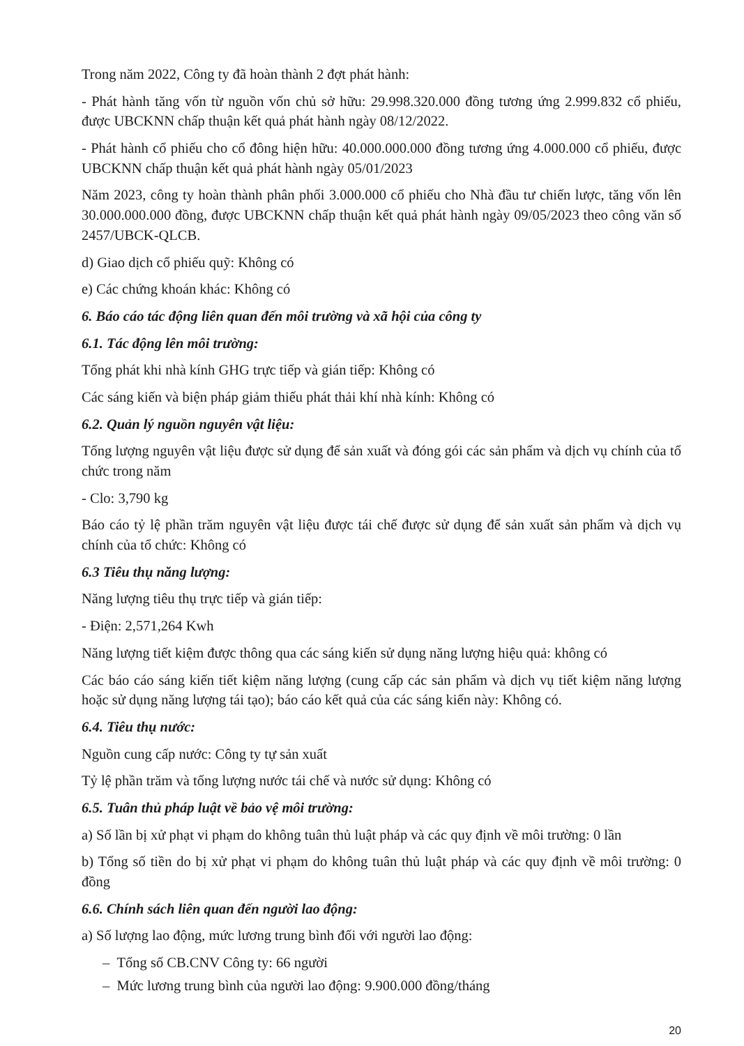Trong năm 2022, Công ty đã hoàn thành 2 đợt phát hành:
- Phát hành tăng vốn từ nguồn vốn chủ sở hữu: 29.998.320.000 đồng tương ứng 2.999.832 cổ phiếu, được UBCKNN chấp thuận kết quả phát hành ngày 08/12/2022.
- Phát hành cổ phiếu cho cổ đông hiện hữu: 40.000.000.000 đồng tương ứng 4.000.000 cổ phiếu, được UBCKNN chấp thuận kết quả phát hành ngày 05/01/2023
Năm 2023, công ty hoàn thành phân phối 3.000.000 cổ phiếu cho Nhà đầu tư chiến lược, tăng vốn lên 30.000.000.000 đồng, được UBCKNN chấp thuận kết quả phát hành ngày 09/05/2023 theo công văn số 2457/UBCK-QLCB.
d) Giao dịch cổ phiếu quỹ: Không có
e) Các chứng khoán khác: Không có
6. Báo cáo tác động liên quan đến môi trường và xã hội của công ty
6.1. Tác động lên môi trường:
Tổng phát khi nhà kính GHG trực tiếp và gián tiếp: Không có
Các sáng kiến và biện pháp giảm thiếu phát thải khí nhà kính: Không có
6.2. Quản lý nguồn nguyên vật liệu:
Tổng lượng nguyên vật liệu được sử dụng để sản xuất và đóng gói các sản phẩm và dịch vụ chính của tổ chức trong năm
- Clo: 3,790 kg
Báo cáo tỷ lệ phần trăm nguyên vật liệu được tái chế được sử dụng để sản xuất sản phẩm và dịch vụ chính của tổ chức: Không có
6.3 Tiêu thụ năng lượng:
Năng lượng tiêu thụ trực tiếp và gián tiếp:
- Điện: 2,571,264 Kwh
Năng lượng tiết kiệm được thông qua các sáng kiến sử dụng năng lượng hiệu quả: không có
Các báo cáo sáng kiến tiết kiệm năng lượng (cung cấp các sản phẩm và dịch vụ tiết kiệm năng lượng hoặc sử dụng năng lượng tái tạo); báo cáo kết quả của các sáng kiến này: Không có.
6.4. Tiêu thụ nước:
Nguồn cung cấp nước: Công ty tự sản xuất
Tỷ lệ phần trăm và tổng lượng nước tái chế và nước sử dụng: Không có
6.5. Tuân thủ pháp luật về bảo vệ môi trường:
a) Số lần bị xử phạt vi phạm do không tuân thủ luật pháp và các quy định về môi trường: 0 lần
b) Tổng số tiền do bị xử phạt vi phạm do không tuân thủ luật pháp và các quy định về môi trường: 0 đồng
6.6. Chính sách liên quan đến người lao động:
a) Số lượng lao động, mức lương trung bình đối với người lao động:
– Tổng số CB.CNV Công ty: 66 người
– Mức lương trung bình của người lao động: 9.900.000 đồng/tháng
20